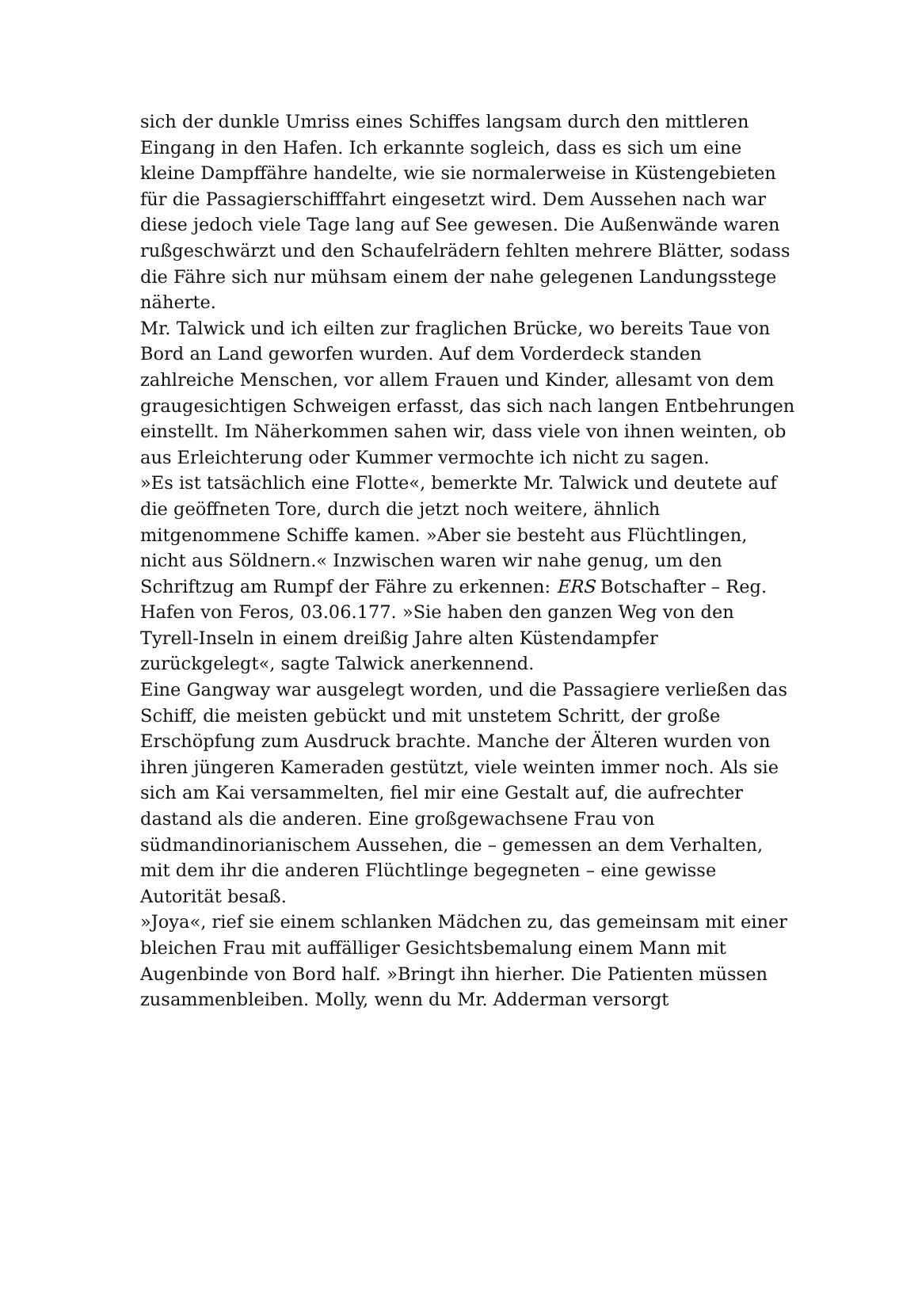sich der dunkle Umriss eines Schiffes langsam durch den mittleren Eingang in den Hafen. Ich erkannte sogleich, dass es sich um eine kleine Dampffähre handelte, wie sie normalerweise in Küstengebieten für die Passagierschifffahrt eingesetzt wird. Dem Aussehen nach war diese jedoch viele Tage lang auf See gewesen. Die Außenwände waren rußgeschwärzt und den Schaufelrädern fehlten mehrere Blätter, sodass die Fähre sich nur mühsam einem der nahe gelegenen Landungsstege näherte.
Mr. Talwick und ich eilten zur fraglichen Brücke, wo bereits Taue von Bord an Land geworfen wurden. Auf dem Vorderdeck standen zahlreiche Menschen, vor allem Frauen und Kinder, allesamt von dem graugesichtigen Schweigen erfasst, das sich nach langen Entbehrungen einstellt. Im Näherkommen sahen wir, dass viele von ihnen weinten, ob aus Erleichterung oder Kummer vermochte ich nicht zu sagen.
»Es ist tatsächlich eine Flotte«, bemerkte Mr. Talwick und deutete auf die geöffneten Tore, durch die jetzt noch weitere, ähnlich mitgenommene Schiffe kamen. »Aber sie besteht aus Flüchtlingen, nicht aus Söldnern.« Inzwischen waren wir nahe genug, um den Schriftzug am Rumpf der Fähre zu erkennen: ERS Botschafter – Reg. Hafen von Feros, 03.06.177. »Sie haben den ganzen Weg von den Tyrell-Inseln in einem dreißig Jahre alten Küstendampfer zurückgelegt«, sagte Talwick anerkennend.
Eine Gangway war ausgelegt worden, und die Passagiere verließen das Schiff, die meisten gebückt und mit unstetem Schritt, der große Erschöpfung zum Ausdruck brachte. Manche der Älteren wurden von ihren jüngeren Kameraden gestützt, viele weinten immer noch. Als sie sich am Kai versammelten, fiel mir eine Gestalt auf, die aufrechter dastand als die anderen. Eine großgewachsene Frau von südmandinorianischem Aussehen, die – gemessen an dem Verhalten, mit dem ihr die anderen Flüchtlinge begegneten – eine gewisse Autorität besaß.
»Joya«, rief sie einem schlanken Mädchen zu, das gemeinsam mit einer bleichen Frau mit auffälliger Gesichtsbemalung einem Mann mit Augenbinde von Bord half. »Bringt ihn hierher. Die Patienten müssen zusammenbleiben. Molly, wenn du Mr. Adderman versorgt